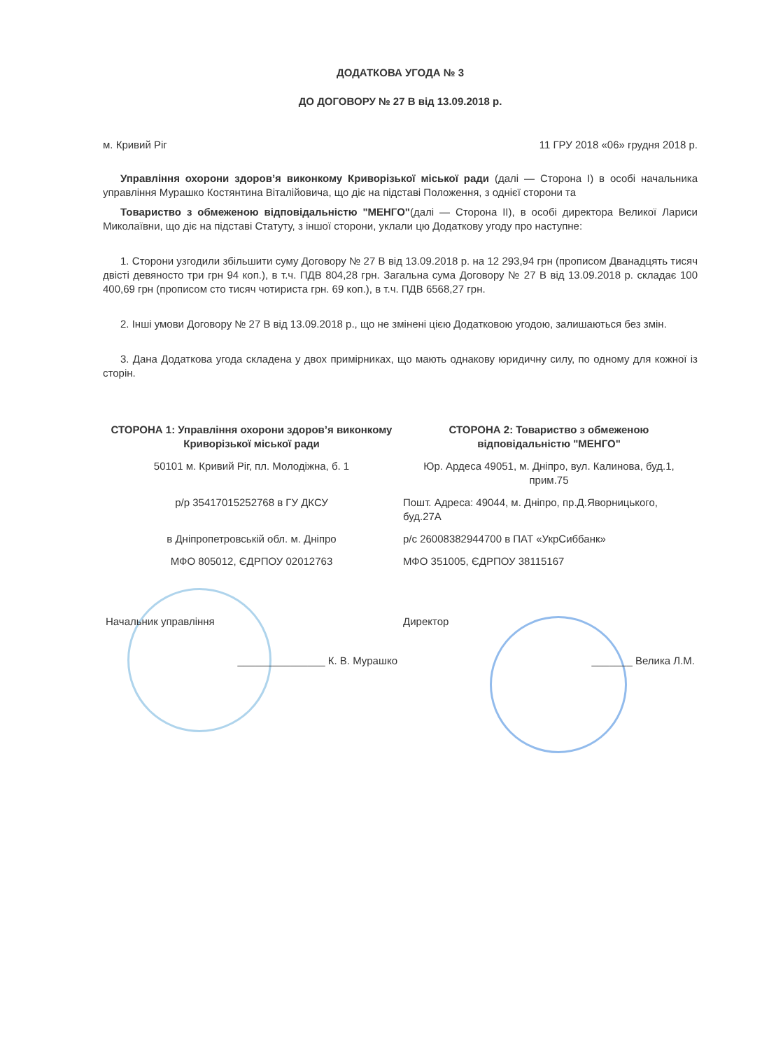ДОДАТКОВА УГОДА № 3
ДО ДОГОВОРУ № 27 В від 13.09.2018 р.
м. Кривий Ріг 11 ГРУ 2018 «06» грудня 2018 р.
Управління охорони здоров’я виконкому Криворізької міської ради (далі — Сторона І) в особі начальника управління Мурашко Костянтина Віталійовича, що діє на підставі Положення, з однієї сторони та
Товариство з обмеженою відповідальністю "МЕНГО"(далі — Сторона ІІ), в особі директора Великої Лариси Миколаївни, що діє на підставі Статуту, з іншої сторони, уклали цю Додаткову угоду про наступне:
1. Сторони узгодили збільшити суму Договору № 27 В від 13.09.2018 р. на 12 293,94 грн (прописом Дванадцять тисяч двісті девяносто три грн 94 коп.), в т.ч. ПДВ 804,28 грн. Загальна сума Договору № 27 В від 13.09.2018 р. складає 100 400,69 грн (прописом сто тисяч чотириста грн. 69 коп.), в т.ч. ПДВ 6568,27 грн.
2. Інші умови Договору № 27 В від 13.09.2018 р., що не змінені цією Додатковою угодою, залишаються без змін.
3. Дана Додаткова угода складена у двох примірниках, що мають однакову юридичну силу, по одному для кожної із сторін.
| СТОРОНА 1: Управління охорони здоров’я виконкому Криворізької міської ради | СТОРОНА 2: Товариство з обмеженою відповідальністю "МЕНГО" |
| 50101 м. Кривий Ріг, пл. Молодіжна, б. 1 | Юр. Ардеса 49051, м. Дніпро, вул. Калинова, буд.1, прим.75 |
| р/р 35417015252768 в ГУ ДКСУ | Пошт. Адреса: 49044, м. Дніпро, пр.Д.Яворницького, буд.27А |
| в Дніпропетровській обл. м. Дніпро | р/с 26008382944700 в ПАТ «УкрСиббанк» |
| МФО 805012, ЄДРПОУ 02012763 | МФО 351005, ЄДРПОУ 38115167 |
| Начальник управління | Директор |
| _______________ К. В. Мурашко | _______ Велика Л.М. |